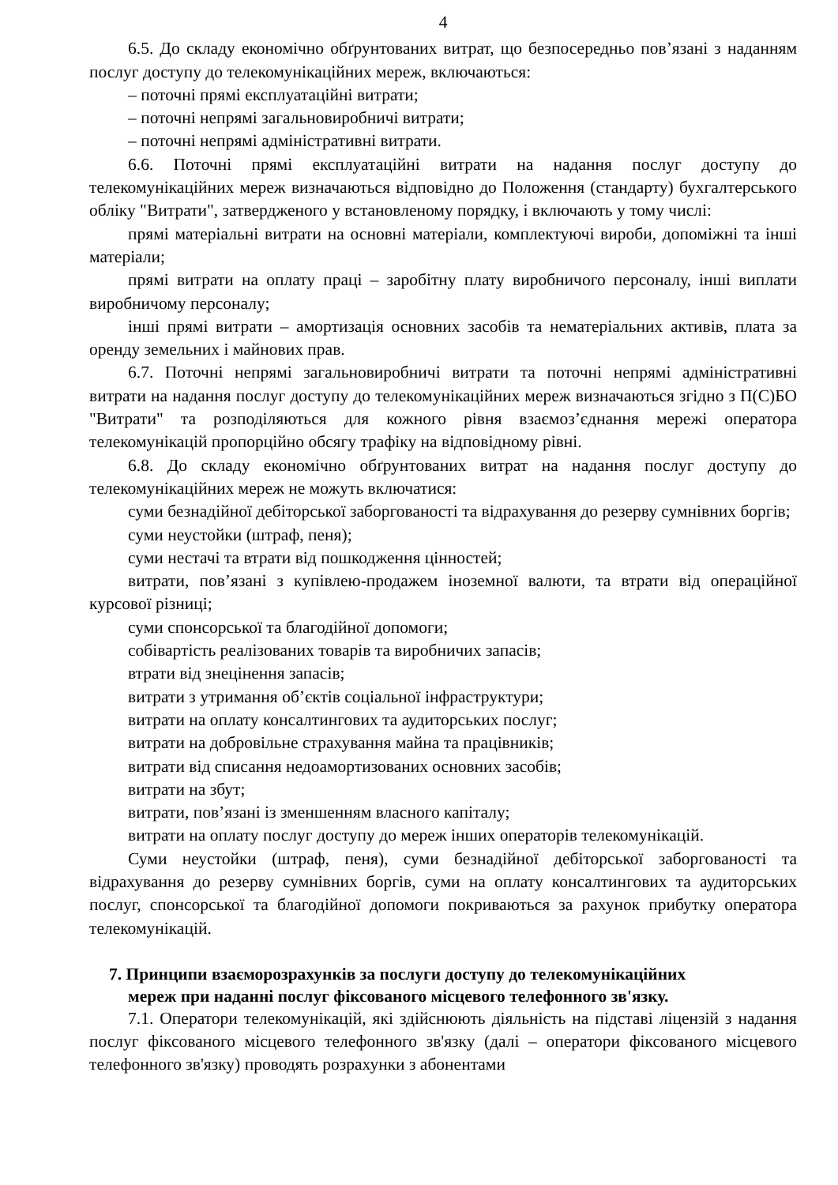4
6.5. До складу економічно обґрунтованих витрат, що безпосередньо пов’язані з наданням послуг доступу до телекомунікаційних мереж, включаються:
– поточні прямі експлуатаційні витрати;
– поточні непрямі загальновиробничі витрати;
– поточні непрямі адміністративні витрати.
6.6. Поточні прямі експлуатаційні витрати на надання послуг доступу до телекомунікаційних мереж визначаються відповідно до Положення (стандарту) бухгалтерського обліку "Витрати", затвердженого у встановленому порядку, і включають у тому числі:
прямі матеріальні витрати на основні матеріали, комплектуючі вироби, допоміжні та інші матеріали;
прямі витрати на оплату праці – заробітну плату виробничого персоналу, інші виплати виробничому персоналу;
інші прямі витрати – амортизація основних засобів та нематеріальних активів, плата за оренду земельних і майнових прав.
6.7. Поточні непрямі загальновиробничі витрати та поточні непрямі адміністративні витрати на надання послуг доступу до телекомунікаційних мереж визначаються згідно з П(С)БО "Витрати" та розподіляються для кожного рівня взаємоз’єднання мережі оператора телекомунікацій пропорційно обсягу трафіку на відповідному рівні.
6.8. До складу економічно обґрунтованих витрат на надання послуг доступу до телекомунікаційних мереж не можуть включатися:
суми безнадійної дебіторської заборгованості та відрахування до резерву сумнівних боргів;
суми неустойки (штраф, пеня);
суми нестачі та втрати від пошкодження цінностей;
витрати, пов’язані з купівлею-продажем іноземної валюти, та втрати від операційної курсової різниці;
суми спонсорської та благодійної допомоги;
собівартість реалізованих товарів та виробничих запасів;
втрати від знецінення запасів;
витрати з утримання об’єктів соціальної інфраструктури;
витрати на оплату консалтингових та аудиторських послуг;
витрати на добровільне страхування майна та працівників;
витрати від списання недоамортизованих основних засобів;
витрати на збут;
витрати, пов’язані із зменшенням власного капіталу;
витрати на оплату послуг доступу до мереж інших операторів телекомунікацій.
Суми неустойки (штраф, пеня), суми безнадійної дебіторської заборгованості та відрахування до резерву сумнівних боргів, суми на оплату консалтингових та аудиторських послуг, спонсорської та благодійної допомоги покриваються за рахунок прибутку оператора телекомунікацій.
7. Принципи взаєморозрахунків за послуги доступу до телекомунікаційних
мереж при наданні послуг фіксованого місцевого телефонного зв'язку.
7.1. Оператори телекомунікацій, які здійснюють діяльність на підставі ліцензій з надання послуг фіксованого місцевого телефонного зв'язку (далі – оператори фіксованого місцевого телефонного зв'язку) проводять розрахунки з абонентами